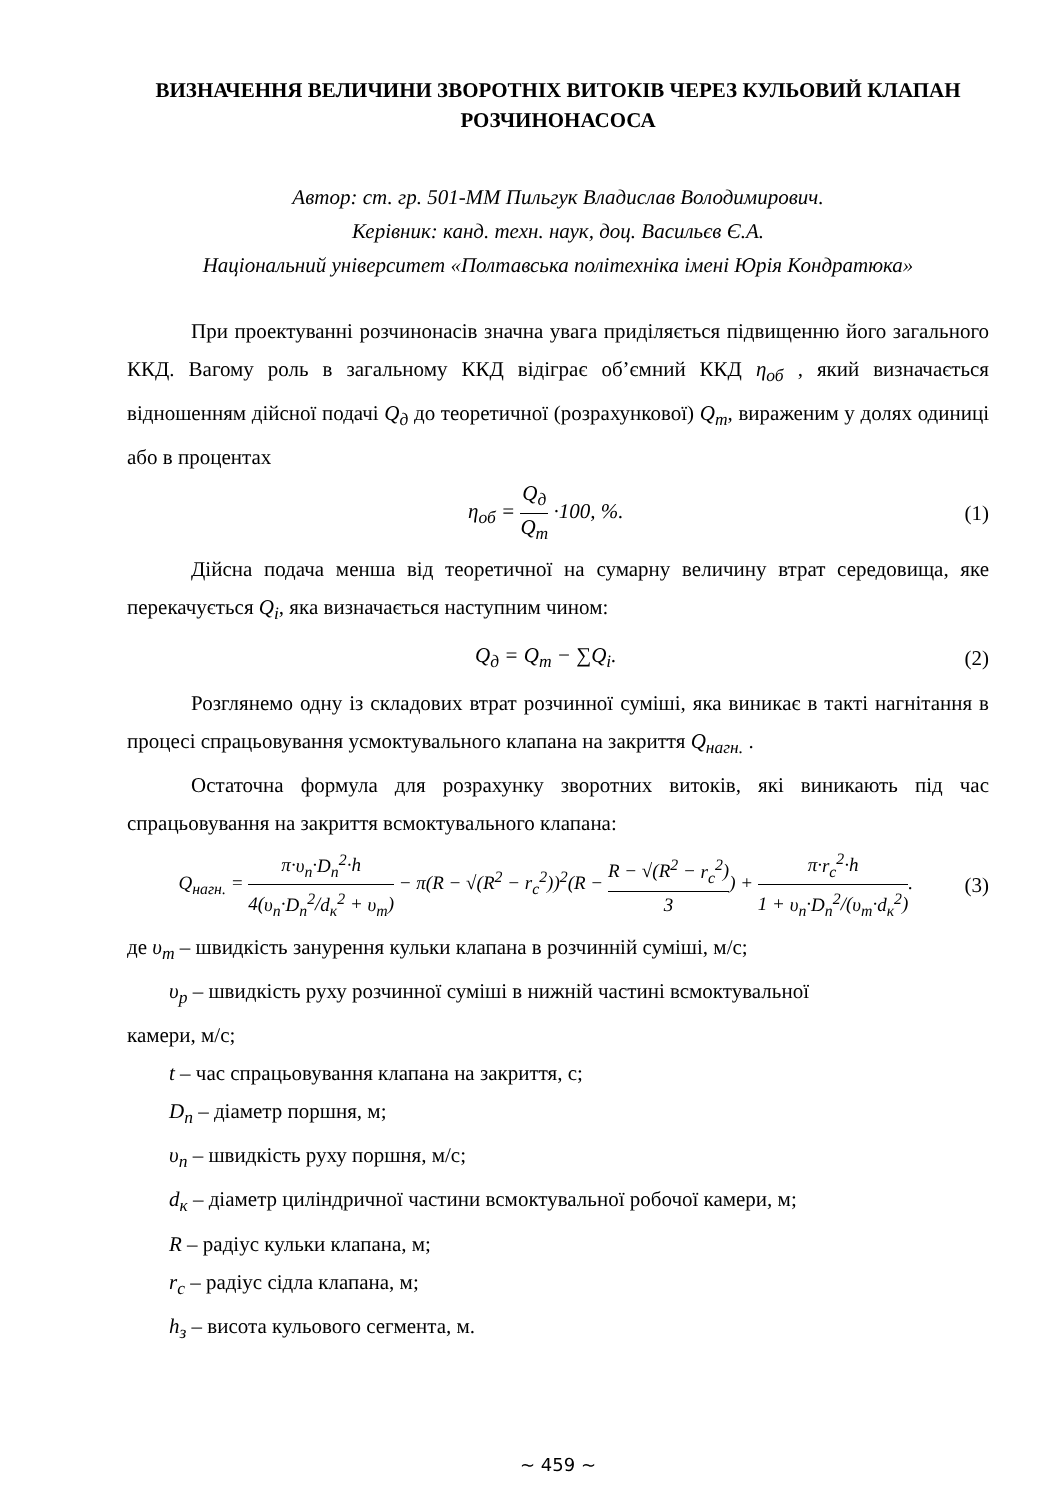ВИЗНАЧЕННЯ ВЕЛИЧИНИ ЗВОРОТНІХ ВИТОКІВ ЧЕРЕЗ КУЛЬОВИЙ КЛАПАН РОЗЧИНОНАСОСА
Автор: ст. гр. 501-ММ Пильгук Владислав Володимирович.
Керівник: канд. техн. наук, доц. Васильєв Є.А.
Національний університет «Полтавська політехніка імені Юрія Кондратюка»
При проектуванні розчинонасів значна увага приділяється підвищенню його загального ККД. Вагому роль в загальному ККД відіграє об’ємний ККД η<sub>об</sub> , який визначається відношенням дійсної подачі Q<sub>д</sub> до теоретичної (розрахункової) Q<sub>т</sub>, вираженим у долях одиниці або в процентах
η<sub>об</sub> = Q<sub>д</sub> Q<sub>т</sub> ·100, %. (1)
Дійсна подача менша від теоретичної на сумарну величину втрат середовища, яке перекачується Q<sub>i</sub>, яка визначається наступним чином:
Q<sub>д</sub> = Q<sub>т</sub> − ∑Q<sub>i</sub>. (2)
Розглянемо одну із складових втрат розчинної суміші, яка виникає в такті нагнітання в процесі спрацьовування усмоктувального клапана на закриття Q<sub>нагн.</sub> .
Остаточна формула для розрахунку зворотних витоків, які виникають під час спрацьовування на закриття всмоктувального клапана:
Q<sub>нагн.</sub> = π·υ<sub>п</sub>·D<sub>п</sub><sup>2</sup>·h 4(υ<sub>п</sub>·D<sub>п</sub><sup>2</sup>/d<sub>к</sub><sup>2</sup> + υ<sub>т</sub>) − π(R − √(R<sup>2</sup> − r<sub>c</sub><sup>2</sup>))<sup>2</sup>(R − R − √(R<sup>2</sup> − r<sub>c</sub><sup>2</sup>) 3) + π·r<sub>c</sub><sup>2</sup>·h 1 + υ<sub>п</sub>·D<sub>п</sub><sup>2</sup>/(υ<sub>т</sub>·d<sub>к</sub><sup>2</sup>).
(3)
де υ<sub>т</sub> – швидкість занурення кульки клапана в розчинній суміші, м/с;
υ<sub>р</sub> – швидкість руху розчинної суміші в нижній частині всмоктувальної
камери, м/с;
t – час спрацьовування клапана на закриття, с;
D<sub>п</sub> – діаметр поршня, м;
υ<sub>п</sub> – швидкість руху поршня, м/с;
d<sub>к</sub> – діаметр циліндричної частини всмоктувальної робочої камери, м;
R – радіус кульки клапана, м;
r<sub>c</sub> – радіус сідла клапана, м;
h<sub>з</sub> – висота кульового сегмента, м.
~ 459 ~